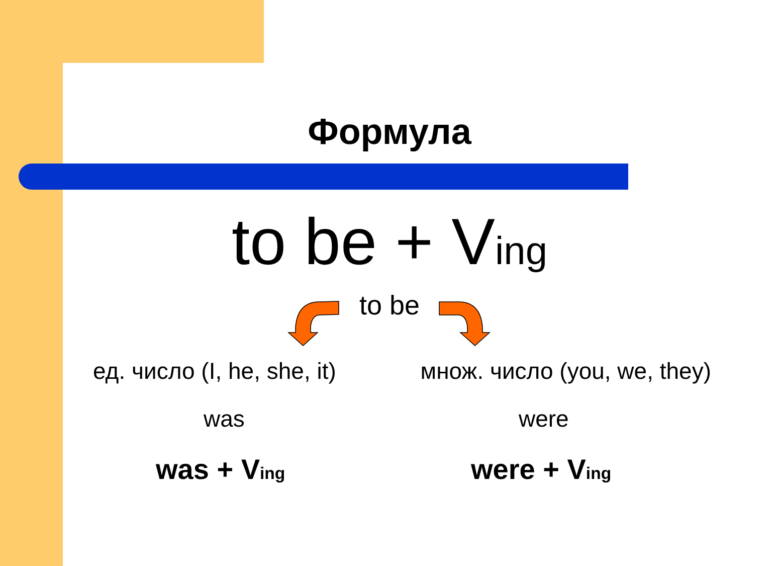Формула
to be + Ving
to be
ед. число (I, he, she, it) множ. число (you, we, they)
was were
was + Ving were + Ving